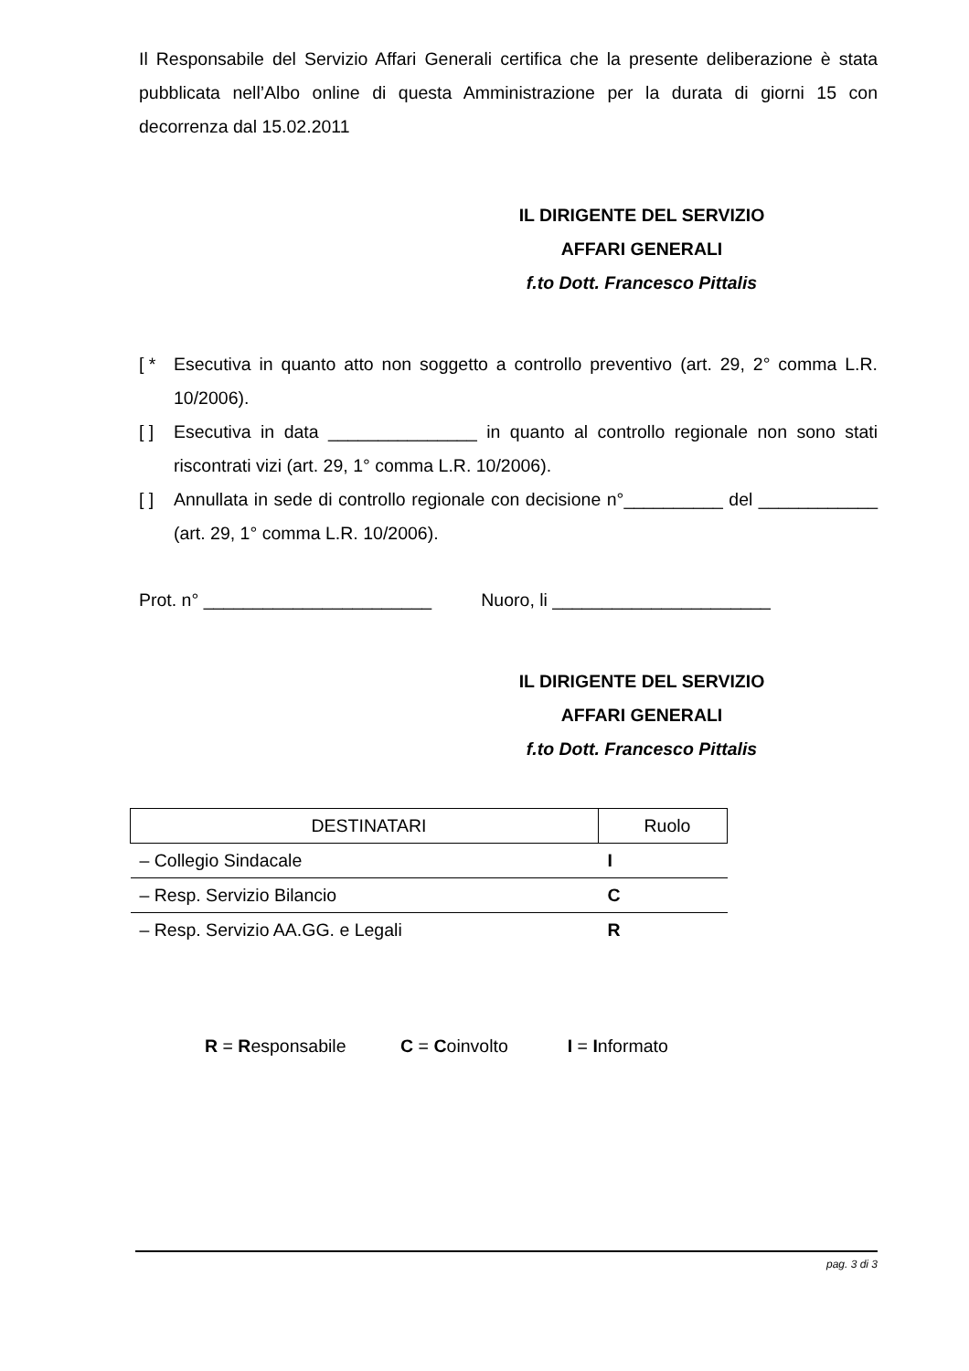Il Responsabile del Servizio Affari Generali certifica che la presente deliberazione è stata pubblicata nell’Albo online di questa Amministrazione per la durata di giorni 15 con decorrenza dal 15.02.2011
IL DIRIGENTE DEL SERVIZIO
AFFARI GENERALI
f.to Dott. Francesco Pittalis
[ * Esecutiva in quanto atto non soggetto a controllo preventivo (art. 29, 2° comma L.R. 10/2006).
[ ] Esecutiva in data _______________ in quanto al controllo regionale non sono stati riscontrati vizi (art. 29, 1° comma L.R. 10/2006).
[ ] Annullata in sede di controllo regionale con decisione n°__________ del ____________ (art. 29, 1° comma L.R. 10/2006).
Prot. n° _______________________ Nuoro, li ______________________
IL DIRIGENTE DEL SERVIZIO
AFFARI GENERALI
f.to Dott. Francesco Pittalis
| DESTINATARI | Ruolo |
| --- | --- |
| – Collegio Sindacale | I |
| – Resp. Servizio Bilancio | C |
| – Resp. Servizio AA.GG. e Legali | R |
R = Responsabile C = Coinvolto I = Informato
pag. 3 di 3